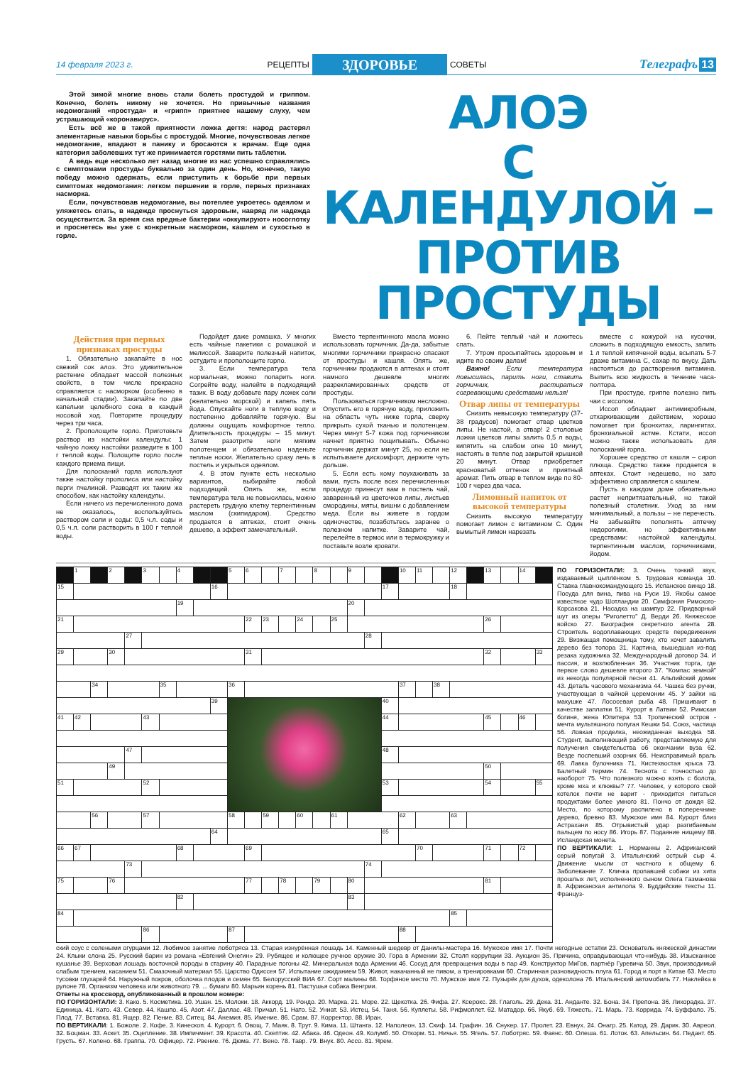14 февраля 2023 г. РЕЦЕПТЫ ЗДОРОВЬЕ СОВЕТЫ Телеграфъ 13
Этой зимой многие вновь стали болеть простудой и гриппом. Конечно, болеть никому не хочется. Но привычные названия недомоганий «простуда» и «грипп» приятнее нашему слуху, чем устрашающий «коронавирус».
Есть всё же в такой приятности ложка дегтя: народ растерял элементарные навыки борьбы с простудой. Многие, почувствовав легкое недомогание, впадают в панику и бросаются к врачам. Еще одна категория заболевших тут же принимается горстями пить таблетки.
А ведь еще несколько лет назад многие из нас успешно справлялись с симптомами простуды буквально за один день. Но, конечно, такую победу можно одержать, если приступить к борьбе при первых симптомах недомогания: легком першении в горле, первых признаках насморка.
Если, почувствовав недомогание, вы потеплее укроетесь одеялом и уляжетесь спать, в надежде проснуться здоровым, навряд ли надежда осуществится. За время сна вредные бактерии «оккупируют» носоглотку и проснетесь вы уже с конкретным насморком, кашлем и сухостью в горле.
АЛОЭ
С КАЛЕНДУЛОЙ –
ПРОТИВ ПРОСТУДЫ
Действия при первых признаках простуды
1. Обязательно закапайте в нос свежий сок алоэ. Это удивительное растение обладает массой полезных свойств, в том числе прекрасно справляется с насморком (особенно в начальной стадии). Закапайте по две капельки целебного сока в каждый носовой ход. Повторите процедуру через три часа.
2. Прополощите горло. Приготовьте раствор из настойки календулы: 1 чайную ложку настойки разведите в 100 г теплой воды. Полощите горло после каждого приема пищи.
Для полосканий горла используют также настойку прополиса или настойку перги пчелиной. Разводят их таким же способом, как настойку календулы.
Если ничего из перечисленного дома не оказалось, воспользуйтесь раствором соли и соды: 0,5 ч.л. соды и 0,5 ч.л. соли растворить в 100 г теплой воды.
Подойдет даже ромашка. У многих есть чайные пакетики с ромашкой и мелиссой. Заварите полезный напиток, остудите и прополощите горло.
3. Если температура тела нормальная, можно попарить ноги. Согрейте воду, налейте в подходящий тазик. В воду добавьте пару ложек соли (желательно морской) и капель пять йода. Опускайте ноги в теплую воду и постепенно добавляйте горячую. Вы должны ощущать комфортное тепло. Длительность процедуры – 15 минут. Затем разотрите ноги мягким полотенцем и обязательно наденьте теплые носки. Желательно сразу лечь в постель и укрыться одеялом.
4. В этом пункте есть несколько вариантов, выбирайте любой подходящий. Опять же, если температура тела не повысилась, можно растереть грудную клетку терпентинным маслом (скипидаром). Средство продается в аптеках, стоит очень дешево, а эффект замечательный.
Вместо терпентинного масла можно использовать горчичник. Да-да, забытые многими горчичники прекрасно спасают от простуды и кашля. Опять же, горчичники продаются в аптеках и стоят намного дешевле многих разрекламированных средств от простуды.
Пользоваться горчичником несложно. Опустить его в горячую воду, приложить на область чуть ниже горла, сверху прикрыть сухой тканью и полотенцем. Через минут 5-7 кожа под горчичником начнет приятно пощипывать. Обычно горчичник держат минут 25, но если не испытываете дискомфорт, держите чуть дольше.
5. Если есть кому поухаживать за вами, пусть после всех перечисленных процедур принесут вам в постель чай, заваренный из цветочков липы, листьев смородины, мяты, вишни с добавлением меда. Если вы живете в гордом одиночестве, позаботьтесь заранее о полезном напитке. Заварите чай, перелейте в термос или в термокружку и поставьте возле кровати.
6. Пейте теплый чай и ложитесь спать.
7. Утром просыпайтесь здоровым и идите по своим делам!
Важно! Если температура повысилась, парить ноги, ставить горчичник, растираться согревающими средствами нельзя!
Отвар липы от температуры
Снизить невысокую температуру (37-38 градусов) помогает отвар цветков липы. Не настой, а отвар! 2 столовые ложки цветков липы залить 0,5 л воды, кипятить на слабом огне 10 минут, настоять в тепле под закрытой крышкой 20 минут. Отвар приобретает красноватый оттенок и приятный аромат. Пить отвар в теплом виде по 80-100 г через два часа.
Лимонный напиток от высокой температуры
Снизить высокую температуру помогает лимон с витамином С. Один вымытый лимон нарезать
вместе с кожурой на кусочки, сложить в подходящую емкость, залить 1 л теплой кипяченой воды, всыпать 5-7 драже витамина С, сахар по вкусу. Дать настояться до растворения витамина. Выпить всю жидкость в течение часа-полтора.
При простуде, гриппе полезно пить чаи с иссопом.
Иссоп обладает антимикробным, отхаркивающим действием, хорошо помогает при бронхитах, ларингитах, бронхиальной астме. Кстати, иссоп можно также использовать для полосканий горла.
Хорошее средство от кашля – сироп плюща. Средство также продается в аптеках. Стоит недешево, но зато эффективно справляется с кашлем.
Пусть в каждом доме обязательно растет непритязательный, но такой полезный столетник. Уход за ним минимальный, а пользы – не перечесть. Не забывайте пополнять аптечку недорогими, но эффективными средствами: настойкой календулы, терпентинным маслом, горчичниками, йодом.
| | 1 | | 2 | | 3 | | 4 | | | 5 | 6 | | 7 | | 8 | | 9 | | | 10 | 11 | | 12 | | 13 | | 14 | |
| 15 | | | | | | | | | 16 | | | | | | | | | | 17 | | | | 18 | | | | | |
| | | | | | | | 19 | | | | | | | | | | 20 | | | | | | | | | | | |
| 21 | | | | | | | | | | | 22 | 23 | | 24 | | 25 | | | | | | | | | 26 | | | |
| | | | | 27 | | | | | | | | | | | | | | 28 | | | | | | | | | | |
| 29 | | | 30 | | | | | | | | 31 | | | | | | | | | | | | | | 32 | | | 33 |
| | | 34 | | | | 35 | | | | 36 | | | | | | | | | | 37 | | 38 | | | | | | |
| | | | | | | | | | 39 | | | | | | | | | | 40 | | | | | | | | | |
| 41 | 42 | | | | 43 | | | | | | | | | | | | | | 44 | | | | | | 45 | | 46 | |
| | | | | 47 | | | | | | | | | | | | | | | 48 | | | | | | | | | |
| | | | 49 | | | | | | | | | | | | | | | | | | | | | | 50 | | | |
| 51 | | | | | 52 | | | | | | | | | | | | | | 53 | | | | | | 54 | | | 55 |
| | | 56 | | | 57 | | | | | 58 | | 59 | | 60 | | 61 | | | | 62 | | | 63 | | | | | |
| | | | | | | | | | 64 | | | | | | | | | | 65 | | | | | | | | | |
| 66 | 67 | | | | | | 68 | | | | 69 | | | | | | | | | | 70 | | | | 71 | | 72 | |
| | | | | 73 | | | | | | | | | | | | | | 74 | | | | | | | | | | |
| 75 | | | 76 | | | | | | | | 77 | | 78 | | 79 | | 80 | | | | | | | | 81 | | | |
| | | | | | | | 82 | | | | | | | | | | 83 | | | | | | | | | | | |
| 84 | | | | | | | | | | | | | | | | | | | | | | | 85 | | | | | |
| | | | | | 86 | | | | | 87 | | | | | | | | | | 88 | | | | | | | | |
ПО ГОРИЗОНТАЛИ: 3. Очень тонкий звук, издаваемый цыплёнком 5. Трудовая команда 10. Ставка главнокомандующего 15. Испанское винцо 18. Посуда для вина, пива на Руси 19. Якобы самое известное чудо Шотландии 20. Симфония Римского-Корсакова 21. Насадка на шампур 22. Придворный шут из оперы "Риголетто" Д. Верди 26. Княжеское войско 27. Биография секретного агента 28. Строитель водоплавающих средств передвижения 29. Визжащая помощница тому, кто хочет завалить дерево без топора 31. Картина, вышедшая из-под резака художника 32. Международный договор 34. И пассия, и возлюбленная 36. Участник торга, где первое слово дешевле второго 37. "Компас земной" из некогда популярной песни 41. Альпийский домик 43. Деталь часового механизма 44. Чашка без ручки, участвующая в чайной церемонии 45. У зайки на макушке 47. Лососевая рыба 48. Пришивают в качестве заплатки 51. Курорт в Латвии 52. Римская богиня, жена Юпитера 53. Тропический остров - мечта мультяшного попугая Кешки 54. Союз, частица 56. Ловкая проделка, неожиданная выходка 58. Студент, выполняющий работу, представляемую для получения свидетельства об окончании вуза 62. Везде поспевший озорник 66. Неисправимый враль 69. Лавка булочника 71. Кистехвостая крыса 73. Балетный термин 74. Теснота с точностью до наоборот 75. Что полезного можно взять с болота, кроме мха и клюквы? 77. Человек, у которого свой котелок почти не варит - приходится питаться продуктами более умного 81. Пончо от дождя 82. Место, по которому распилено в поперечнике дерево, бревно 83. Мужское имя 84. Курорт близ Астрахани 85. Отрывистый удар разгибаемым пальцем по носу 86. Игорь 87. Подаяние нищему 88. Исландская монета.
ПО ВЕРТИКАЛИ: 1. Норманны 2. Африканский серый попугай 3. Итальянский острый сыр 4. Движение мысли от частного к общему 6. Заболевание 7. Кличка пропавшей собаки из хита прошлых лет, исполненного сыном Олега Газманова 8. Африканская антилопа 9. Буддийские тексты 11. Француз-
ский соус с солеными огурцами 12. Любимое занятие лоботряса 13. Старая изнурённая лошадь 14. Каменный шедевр от Данилы-мастера 16. Мужское имя 17. Почти негодные остатки 23. Основатель княжеской династии 24. Клыки слона 25. Русский барин из романа «Евгений Онегин» 29. Рубящее и колющее ручное оружие 30. Гора в Армении 32. Столп коррупции 33. Аукцион 35. Причина, оправдывающая что-нибудь 38. Изысканное кушанье 39. Верховая лошадь восточной породы в старину 40. Парадные погоны 42. Минеральная вода Армении 46. Сосуд для превращения воды в пар 49. Конструктор МиГов, партнёр Гуревича 50. Звук, производимый слабым трением, касанием 51. Смазочный материал 55. Царство Одиссея 57. Испытание ожиданием 59. Живот, накачанный не пивом, а тренировками 60. Старинная разновидность плуга 61. Город и порт в Китае 63. Место тусовки глухарей 64. Наружный покров, оболочка плодов и семян 65. Белорусский ВИА 67. Сорт малины 68. Торфяное место 70. Мужское имя 72. Пузырёк для духов, одеколона 76. Итальянский автомобиль 77. Наклейка в рулоне 78. Организм человека или животного 79. ... бумаги 80. Марьин корень 81. Пастушья собака Венгрии.
Ответы на кроссворд, опубликованный в прошлом номере:
ПО ГОРИЗОНТАЛИ: 3. Како. 5. Косметика. 10. Ушан. 15. Молоки. 18. Аккорд. 19. Рондо. 20. Марка. 21. Море. 22. Щекотка. 26. Фифа. 27. Ксерокс. 28. Глаголь. 29. Дека. 31. Анданте. 32. Бона. 34. Препона. 36. Лихорадка. 37. Единица. 41. Като. 43. Север. 44. Кашпо. 45. Азот. 47. Даллас. 48. Причал. 51. Нато. 52. Униат. 53. Истец. 54. Таня. 56. Куплеты. 58. Рифмоплет. 62. Матадор. 66. Якуб. 69. Тяжесть. 71. Марь. 73. Коррида. 74. Буффало. 75. Плод. 77. Вставка. 81. Ящер. 82. Пение. 83. Ситец. 84. Анемия. 85. Имение. 86. Срам. 87. Корректор. 88. Иран.
ПО ВЕРТИКАЛИ: 1. Божоле. 2. Кофе. 3. Кинескоп. 4. Курорт. 6. Овощ. 7. Маяк. 8. Трут. 9. Кима. 11. Штанга. 12. Наполеон. 13. Скиф. 14. Графин. 16. Снукер. 17. Пролет. 23. Евнух. 24. Онагр. 25. Катод. 29. Дарик. 30. Авреол. 32. Боцман. 33. Аскет. 35. Оцепление. 38. Импичмент. 39. Красота. 40. Скептик. 42. Абака. 46. Одеон. 49. Колумб. 50. Откорм. 51. Ничья. 55. Ягель. 57. Лоботряс. 59. Фаянс. 60. Олеша. 61. Лоток. 63. Апельсин. 64. Педант. 65. Грусть. 67. Колено. 68. Граппа. 70. Офицер. 72. Рвение. 76. Дюма. 77. Вено. 78. Тавр. 79. Внук. 80. Ассо. 81. Ярем.